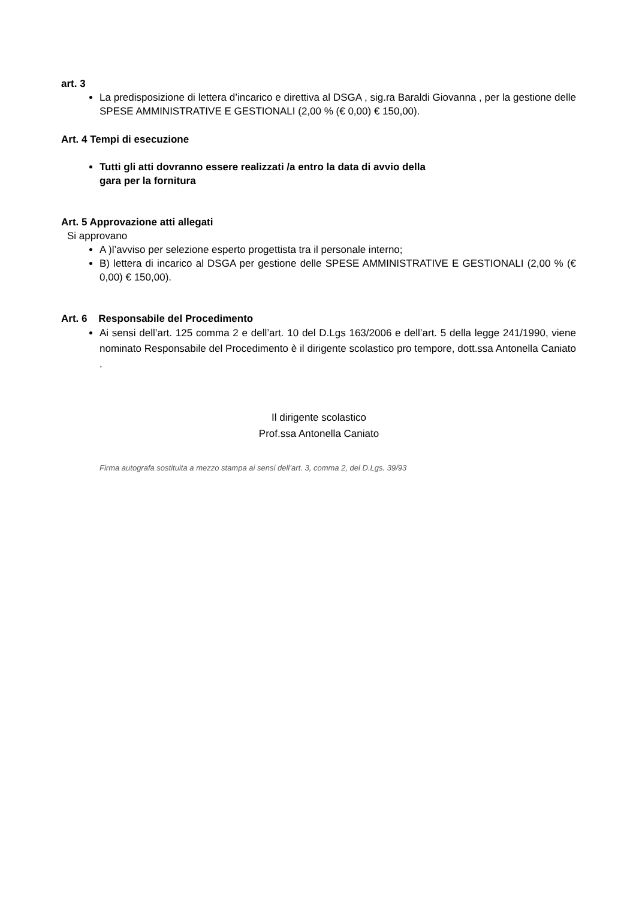art. 3
La predisposizione di lettera d’incarico e direttiva al DSGA , sig.ra Baraldi Giovanna , per la gestione delle SPESE AMMINISTRATIVE E GESTIONALI (2,00 % (€ 0,00) € 150,00).
Art. 4 Tempi di esecuzione
Tutti gli atti dovranno essere realizzati /a entro la data di avvio della
gara per la fornitura
Art. 5 Approvazione atti allegati
Si approvano
A )l’avviso per selezione esperto progettista tra il personale interno;
B) lettera di incarico al DSGA per gestione delle SPESE AMMINISTRATIVE E GESTIONALI (2,00 % (€ 0,00) € 150,00).
Art. 6 Responsabile del Procedimento
Ai sensi dell’art. 125 comma 2 e dell’art. 10 del D.Lgs 163/2006 e dell’art. 5 della legge 241/1990, viene nominato Responsabile del Procedimento è il dirigente scolastico pro tempore, dott.ssa Antonella Caniato .
Il dirigente scolastico
Prof.ssa Antonella Caniato
Firma autografa sostituita a mezzo stampa ai sensi dell’art. 3, comma 2, del D.Lgs. 39/93